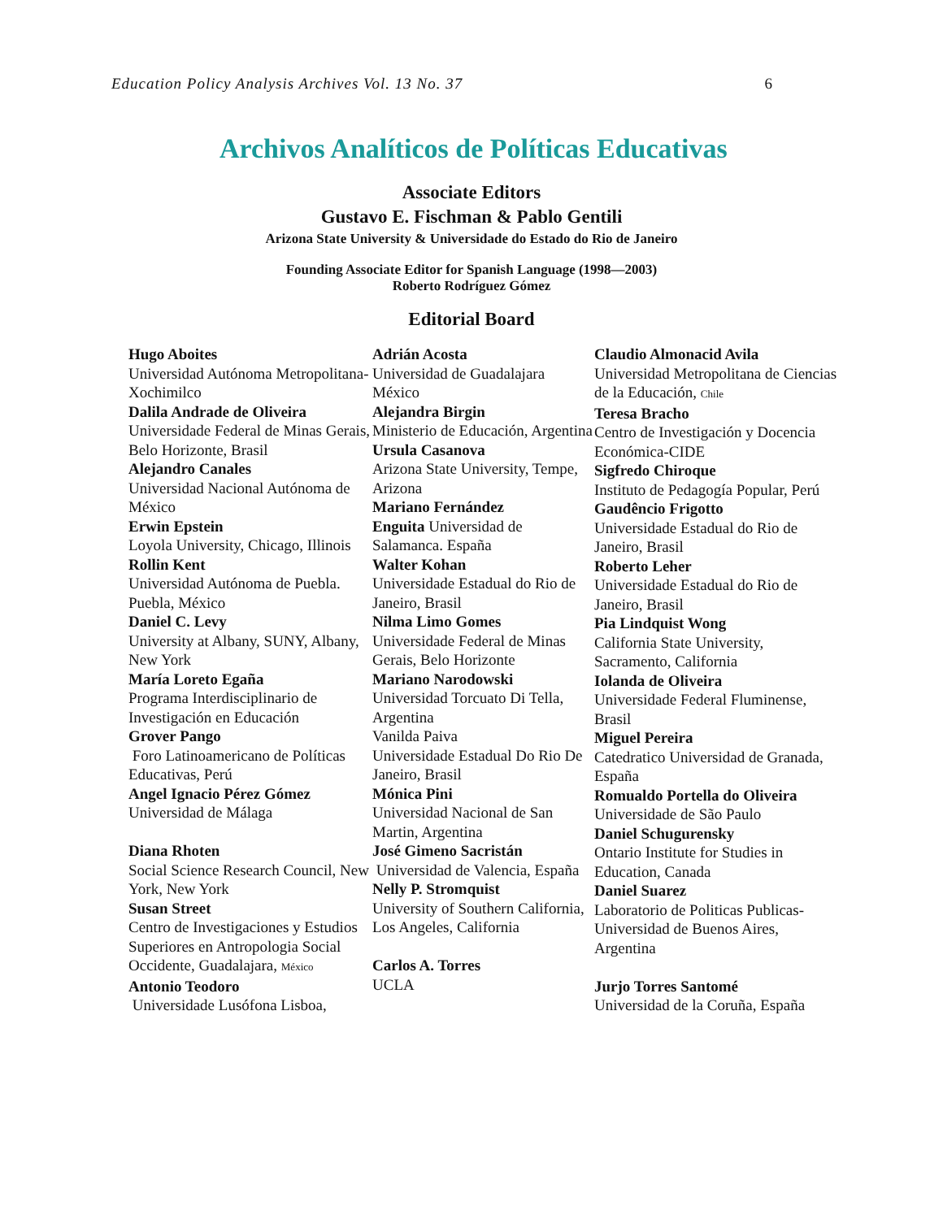Education Policy Analysis Archives Vol. 13 No. 37 6
Archivos Analíticos de Políticas Educativas
Associate Editors
Gustavo E. Fischman & Pablo Gentili
Arizona State University & Universidade do Estado do Rio de Janeiro
Founding Associate Editor for Spanish Language (1998—2003)
Roberto Rodríguez Gómez
Editorial Board
Hugo Aboites
Universidad Autónoma Metropolitana-Xochimilco
Dalila Andrade de Oliveira
Universidade Federal de Minas Gerais, Belo Horizonte, Brasil
Alejandro Canales
Universidad Nacional Autónoma de México
Erwin Epstein
Loyola University, Chicago, Illinois
Rollin Kent
Universidad Autónoma de Puebla. Puebla, México
Daniel C. Levy
University at Albany, SUNY, Albany, New York
María Loreto Egaña
Programa Interdisciplinario de Investigación en Educación
Grover Pango
Foro Latinoamericano de Políticas Educativas, Perú
Angel Ignacio Pérez Gómez
Universidad de Málaga
Diana Rhoten
Social Science Research Council, New York, New York
Susan Street
Centro de Investigaciones y Estudios Superiores en Antropologia Social Occidente, Guadalajara, México
Antonio Teodoro
Universidade Lusófona Lisboa,
Adrián Acosta
Universidad de Guadalajara México
Alejandra Birgin
Ministerio de Educación, Argentina
Ursula Casanova
Arizona State University, Tempe, Arizona
Mariano Fernández
Enguita Universidad de Salamanca. España
Walter Kohan
Universidade Estadual do Rio de Janeiro, Brasil
Nilma Limo Gomes
Universidade Federal de Minas Gerais, Belo Horizonte
Mariano Narodowski
Universidad Torcuato Di Tella, Argentina
Vanilda Paiva
Universidade Estadual Do Rio De Janeiro, Brasil
Mónica Pini
Universidad Nacional de San Martin, Argentina
José Gimeno Sacristán
Universidad de Valencia, España
Nelly P. Stromquist
University of Southern California, Los Angeles, California
Carlos A. Torres
UCLA
Claudio Almonacid Avila
Universidad Metropolitana de Ciencias de la Educación, Chile
Teresa Bracho
Centro de Investigación y Docencia Económica-CIDE
Sigfredo Chiroque
Instituto de Pedagogía Popular, Perú
Gaudêncio Frigotto
Universidade Estadual do Rio de Janeiro, Brasil
Roberto Leher
Universidade Estadual do Rio de Janeiro, Brasil
Pia Lindquist Wong
California State University, Sacramento, California
Iolanda de Oliveira
Universidade Federal Fluminense, Brasil
Miguel Pereira
Catedratico Universidad de Granada, España
Romualdo Portella do Oliveira
Universidade de São Paulo
Daniel Schugurensky
Ontario Institute for Studies in Education, Canada
Daniel Suarez
Laboratorio de Politicas Publicas-Universidad de Buenos Aires, Argentina
Jurjo Torres Santomé
Universidad de la Coruña, España